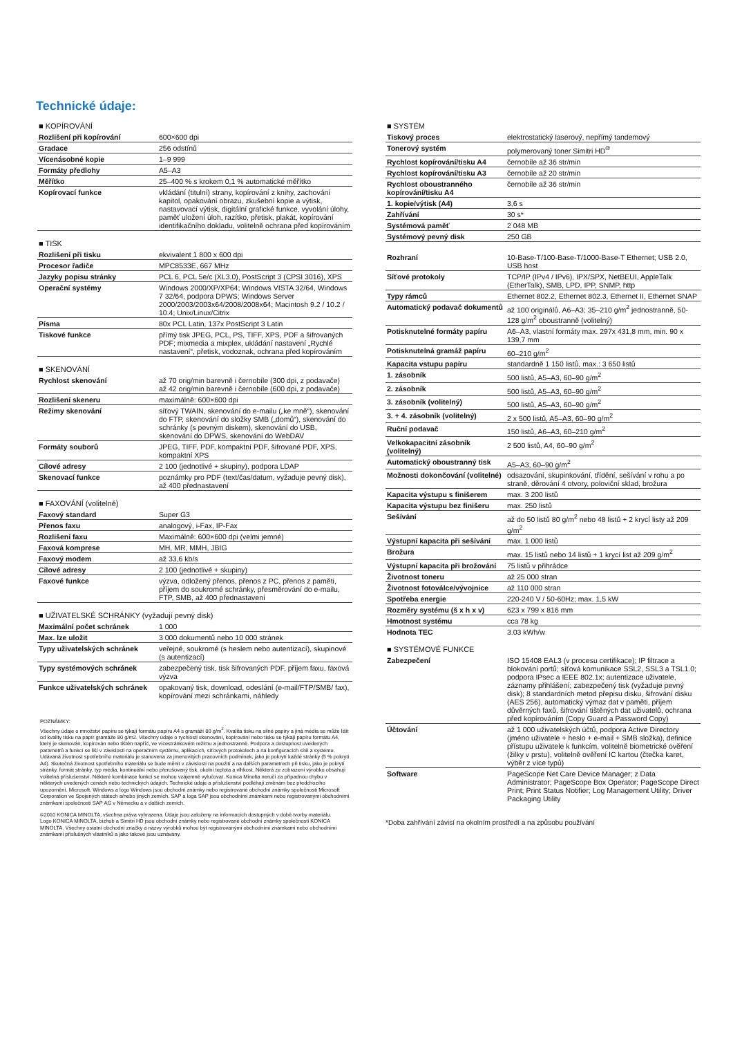Technické údaje:
■ KOPÍROVÁNÍ
| Rozlišení při kopírování | 600×600 dpi |
| Gradace | 256 odstínů |
| Vícenásobné kopie | 1–9 999 |
| Formáty předlohy | A5–A3 |
| Měřítko | 25–400 % s krokem 0,1 % automatické měřítko |
| Kopírovací funkce | vkládání (titulní) strany, kopírování z knihy, zachování kapitol, opakování obrazu, zkušební kopie a výtisk, nastavovací výtisk, digitální grafické funkce, vyvolání úlohy, paměť uložení úloh, razítko, přetisk, plakát, kopírování identifikačního dokladu, volitelně ochrana před kopírováním |
■ TISK
| Rozlišení při tisku | ekvivalent 1 800 x 600 dpi |
| Procesor řadiče | MPC8533E, 667 MHz |
| Jazyky popisu stránky | PCL 6, PCL 5e/c (XL3.0), PostScript 3 (CPSI 3016), XPS |
| Operační systémy | Windows 2000/XP/XP64; Windows VISTA 32/64, Windows 7 32/64, podpora DPWS; Windows Server 2000/2003/2003x64/2008/2008x64; Macintosh 9.2 / 10.2 / 10.4; Unix/Linux/Citrix |
| Písma | 80x PCL Latin, 137x PostScript 3 Latin |
| Tiskové funkce | přímý tisk JPEG, PCL, PS, TIFF, XPS, PDF a šifrovaných PDF; mixmedia a mixplex, ukládání nastavení „Rychlé nastavení“, přetisk, vodoznak, ochrana před kopírováním |
■ SKENOVÁNÍ
| Rychlost skenování | až 70 orig/min barevně i černobíle (300 dpi, z podavače) až 42 orig/min barevně i černobíle (600 dpi, z podavače) |
| Rozlišení skeneru | maximálně: 600×600 dpi |
| Režimy skenování | síťový TWAIN, skenování do e-mailu („ke mně“), skenování do FTP, skenování do složky SMB („domů“), skenování do schránky (s pevným diskem), skenování do USB, skenování do DPWS, skenování do WebDAV |
| Formáty souborů | JPEG, TIFF, PDF, kompaktní PDF, šifrované PDF, XPS, kompaktní XPS |
| Cílové adresy | 2 100 (jednotlivé + skupiny), podpora LDAP |
| Skenovací funkce | poznámky pro PDF (text/čas/datum, vyžaduje pevný disk), až 400 přednastavení |
■ FAXOVÁNÍ (volitelně)
| Faxový standard | Super G3 |
| Přenos faxu | analogový, i-Fax, IP-Fax |
| Rozlišení faxu | Maximálně: 600×600 dpi (velmi jemné) |
| Faxová komprese | MH, MR, MMH, JBIG |
| Faxový modem | až 33,6 kb/s |
| Cílové adresy | 2 100 (jednotlivé + skupiny) |
| Faxové funkce | výzva, odložený přenos, přenos z PC, přenos z paměti, příjem do soukromé schránky, přesměrování do e-mailu, FTP, SMB, až 400 přednastavení |
■ UŽIVATELSKÉ SCHRÁNKY (vyžadují pevný disk)
| Maximální počet schránek | 1 000 |
| Max. lze uložit | 3 000 dokumentů nebo 10 000 stránek |
| Typy uživatelských schránek | veřejné, soukromé (s heslem nebo autentizací), skupinové (s autentizací) |
| Typy systémových schránek | zabezpečený tisk, tisk šifrovaných PDF, příjem faxu, faxová výzva |
| Funkce uživatelských schránek | opakovaný tisk, download, odeslání (e-mail/FTP/SMB/ fax), kopírování mezi schránkami, náhledy |
POZNÁMKY:
Všechny údaje o množství papíru se týkají formátu papíru A4 s gramáží 80 g/m<sup>2</sup>. Kvalita tisku na silné papíry a jiná média se může lišit od kvality tisku na papír gramáže 80 g/m2. Všechny údaje o rychlosti skenování, kopírování nebo tisku se týkají papíru formátu A4, který je skenován, kopírován nebo tištěn napříč, ve vícestránkovém režimu a jednostranně. Podpora a dostupnost uvedených parametrů a funkcí se liší v závislosti na operačním systému, aplikacích, síťových protokolech a na konfiguracích sítě a systému. Udávaná životnost spotřebního materiálu je stanovena za jmenovitých pracovních podmínek, jako je pokrytí každé stránky (5 % pokrytí A4). Skutečná životnost spotřebního materiálu se bude měnit v závislosti na použití a na dalších parametrech při tisku, jako je pokrytí stránky, formát stránky, typ média, kontinuální nebo přerušovaný tisk, okolní teplota a vlhkost. Některá ze zobrazení výrobku obsahují volitelná příslušenství. Některé kombinace funkcí se mohou vzájemně vylučovat. Konica Minolta neručí za případnou chybu v některých uvedených cenách nebo technických údajích. Technické údaje a příslušenství podléhají změnám bez předchozího upozornění. Microsoft, Windows a logo Windows jsou obchodní známky nebo registrované obchodní známky společnosti Microsoft Corporation ve Spojených státech a/nebo jiných zemích. SAP a loga SAP jsou obchodními známkami nebo registrovanými obchodními známkami společnosti SAP AG v Německu a v dalších zemích.
©2010 KONICA MINOLTA, všechna práva vyhrazena. Údaje jsou založeny na informacích dostupných v době tvorby materiálu.
Logo KONICA MINOLTA, bizhub a Simitri HD jsou obchodní známky nebo registrované obchodní známky společnosti KONICA MINOLTA. Všechny ostatní obchodní značky a názvy výrobků mohou být registrovanými obchodními známkami nebo obchodními známkami příslušných vlastníků a jako takové jsou uznávány.
■ SYSTÉM
| Tiskový proces | elektrostatický laserový, nepřímý tandemový |
| Tonerový systém | polymerovaný toner Simitri HD<sup>®</sup> |
| Rychlost kopírování/tisku A4 | černobíle až 36 str/min |
| Rychlost kopírování/tisku A3 | černobíle až 20 str/min |
| Rychlost oboustranného kopírování/tisku A4 | černobíle až 36 str/min |
| 1. kopie/výtisk (A4) | 3,6 s |
| Zahřívání | 30 s* |
| Systémová paměť | 2 048 MB |
| Systémový pevný disk | 250 GB |
| Rozhraní | 10-Base-T/100-Base-T/1000-Base-T Ethernet; USB 2.0, USB host |
| Síťové protokoly | TCP/IP (IPv4 / IPv6), IPX/SPX, NetBEUI, AppleTalk (EtherTalk), SMB, LPD, IPP, SNMP, http |
| Typy rámců | Ethernet 802.2, Ethernet 802.3, Ethernet II, Ethernet SNAP |
| Automatický podavač dokumentů | až 100 originálů, A6–A3; 35–210 g/m<sup>2</sup> jednostranně, 50-128 g/m<sup>2</sup> oboustranně (volitelný) |
| Potisknutelné formáty papíru | A6–A3, vlastní formáty max. 297x 431,8 mm, min. 90 x 139,7 mm |
| Potisknutelná gramáž papíru | 60–210 g/m<sup>2</sup> |
| Kapacita vstupu papíru | standardně 1 150 listů, max.: 3 650 listů |
| 1. zásobník | 500 listů, A5–A3, 60–90 g/m<sup>2</sup> |
| 2. zásobník | 500 listů, A5–A3, 60–90 g/m<sup>2</sup> |
| 3. zásobník (volitelný) | 500 listů, A5–A3, 60–90 g/m<sup>2</sup> |
| 3. + 4. zásobník (volitelný) | 2 x 500 listů, A5–A3, 60–90 g/m<sup>2</sup> |
| Ruční podavač | 150 listů, A6–A3, 60–210 g/m<sup>2</sup> |
| Velkokapacitní zásobník (volitelný) | 2 500 listů, A4, 60–90 g/m<sup>2</sup> |
| Automatický oboustranný tisk | A5–A3, 60–90 g/m<sup>2</sup> |
| Možnosti dokončování (volitelné) | odsazování, skupinkování, třídění, sešívání v rohu a po straně, děrování 4 otvory, poloviční sklad, brožura |
| Kapacita výstupu s finišerem | max. 3 200 listů |
| Kapacita výstupu bez finišeru | max. 250 listů |
| Sešívání | až do 50 listů 80 g/m<sup>2</sup> nebo 48 listů + 2 krycí listy až 209 g/m<sup>2</sup> |
| Výstupní kapacita při sešívání | max. 1 000 listů |
| Brožura | max. 15 listů nebo 14 listů + 1 krycí list až 209 g/m<sup>2</sup> |
| Výstupní kapacita při brožování | 75 listů v přihrádce |
| Životnost toneru | až 25 000 stran |
| Životnost fotoválce/vývojnice | až 110 000 stran |
| Spotřeba energie | 220-240 V / 50-60Hz; max. 1,5 kW |
| Rozměry systému (š x h x v) | 623 x 799 x 816 mm |
| Hmotnost systému | cca 78 kg |
| Hodnota TEC | 3.03 kWh/w |
■ SYSTÉMOVÉ FUNKCE
| Zabezpečení | ISO 15408 EAL3 (v procesu certifikace); IP filtrace a blokování portů; síťová komunikace SSL2, SSL3 a TSL1.0; podpora IPsec a IEEE 802.1x; autentizace uživatele, záznamy přihlášení; zabezpečený tisk (vyžaduje pevný disk); 8 standardních metod přepisu disku, šifrování disku (AES 256), automatický výmaz dat v paměti, příjem důvěrných faxů, šifrování tištěných dat uživatelů, ochrana před kopírováním (Copy Guard a Password Copy) |
| Účtování | až 1 000 uživatelských účtů, podpora Active Directory (jméno uživatele + heslo + e-mail + SMB složka), definice přístupu uživatele k funkcím, volitelně biometrické ověření (žilky v prstu), volitelně ověření IC kartou (čtečka karet, výběr z více typů) |
| Software | PageScope Net Care Device Manager; z Data Administrator; PageScope Box Operator; PageScope Direct Print; Print Status Notifier; Log Management Utility; Driver Packaging Utility |
*Doba zahřívání závisí na okolním prostředí a na způsobu používání